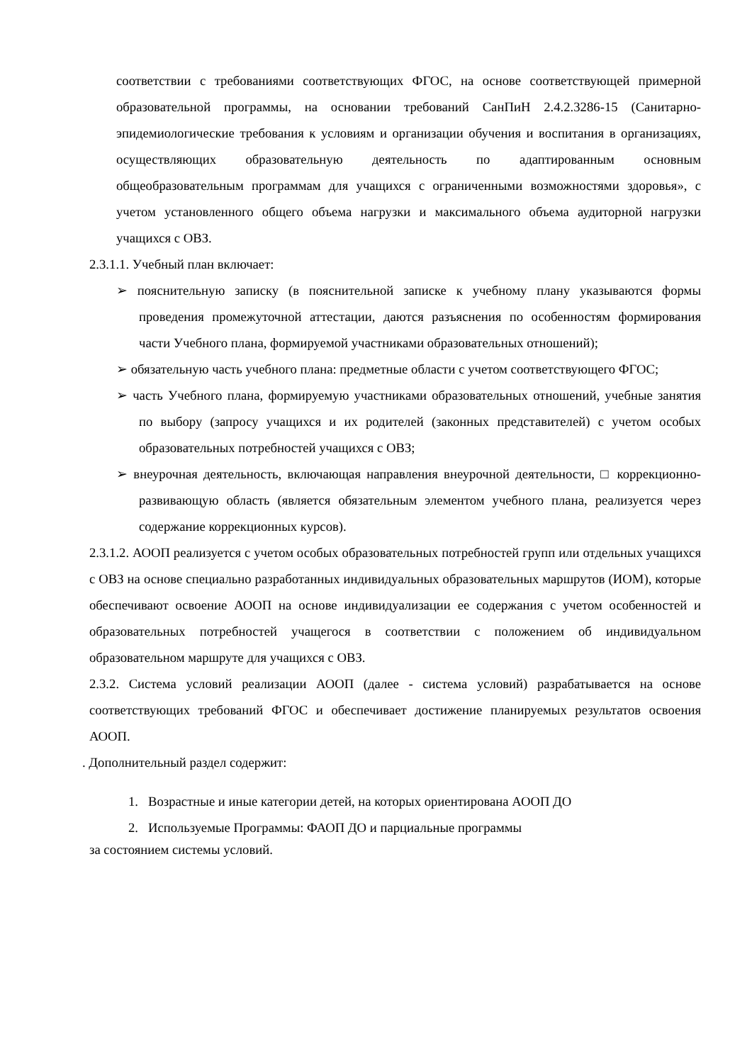соответствии с требованиями соответствующих ФГОС, на основе соответствующей примерной образовательной программы, на основании требований СанПиН 2.4.2.3286-15 (Санитарно-эпидемиологические требования к условиям и организации обучения и воспитания в организациях, осуществляющих образовательную деятельность по адаптированным основным общеобразовательным программам для учащихся с ограниченными возможностями здоровья», с учетом установленного общего объема нагрузки и максимального объема аудиторной нагрузки учащихся с ОВЗ.
2.3.1.1. Учебный план включает:
➢ пояснительную записку (в пояснительной записке к учебному плану указываются формы проведения промежуточной аттестации, даются разъяснения по особенностям формирования части Учебного плана, формируемой участниками образовательных отношений);
➢ обязательную часть учебного плана: предметные области с учетом соответствующего ФГОС;
➢ часть Учебного плана, формируемую участниками образовательных отношений, учебные занятия по выбору (запросу учащихся и их родителей (законных представителей) с учетом особых образовательных потребностей учащихся с ОВЗ;
➢ внеурочная деятельность, включающая направления внеурочной деятельности, □ коррекционно-развивающую область (является обязательным элементом учебного плана, реализуется через содержание коррекционных курсов).
2.3.1.2. АООП реализуется с учетом особых образовательных потребностей групп или отдельных учащихся с ОВЗ на основе специально разработанных индивидуальных образовательных маршрутов (ИОМ), которые обеспечивают освоение АООП на основе индивидуализации ее содержания с учетом особенностей и образовательных потребностей учащегося в соответствии с положением об индивидуальном образовательном маршруте для учащихся с ОВЗ.
2.3.2. Система условий реализации АООП (далее - система условий) разрабатывается на основе соответствующих требований ФГОС и обеспечивает достижение планируемых результатов освоения АООП.
. Дополнительный раздел содержит:
1. Возрастные и иные категории детей, на которых ориентирована АООП ДО
2. Используемые Программы: ФАОП ДО и парциальные программы
за состоянием системы условий.